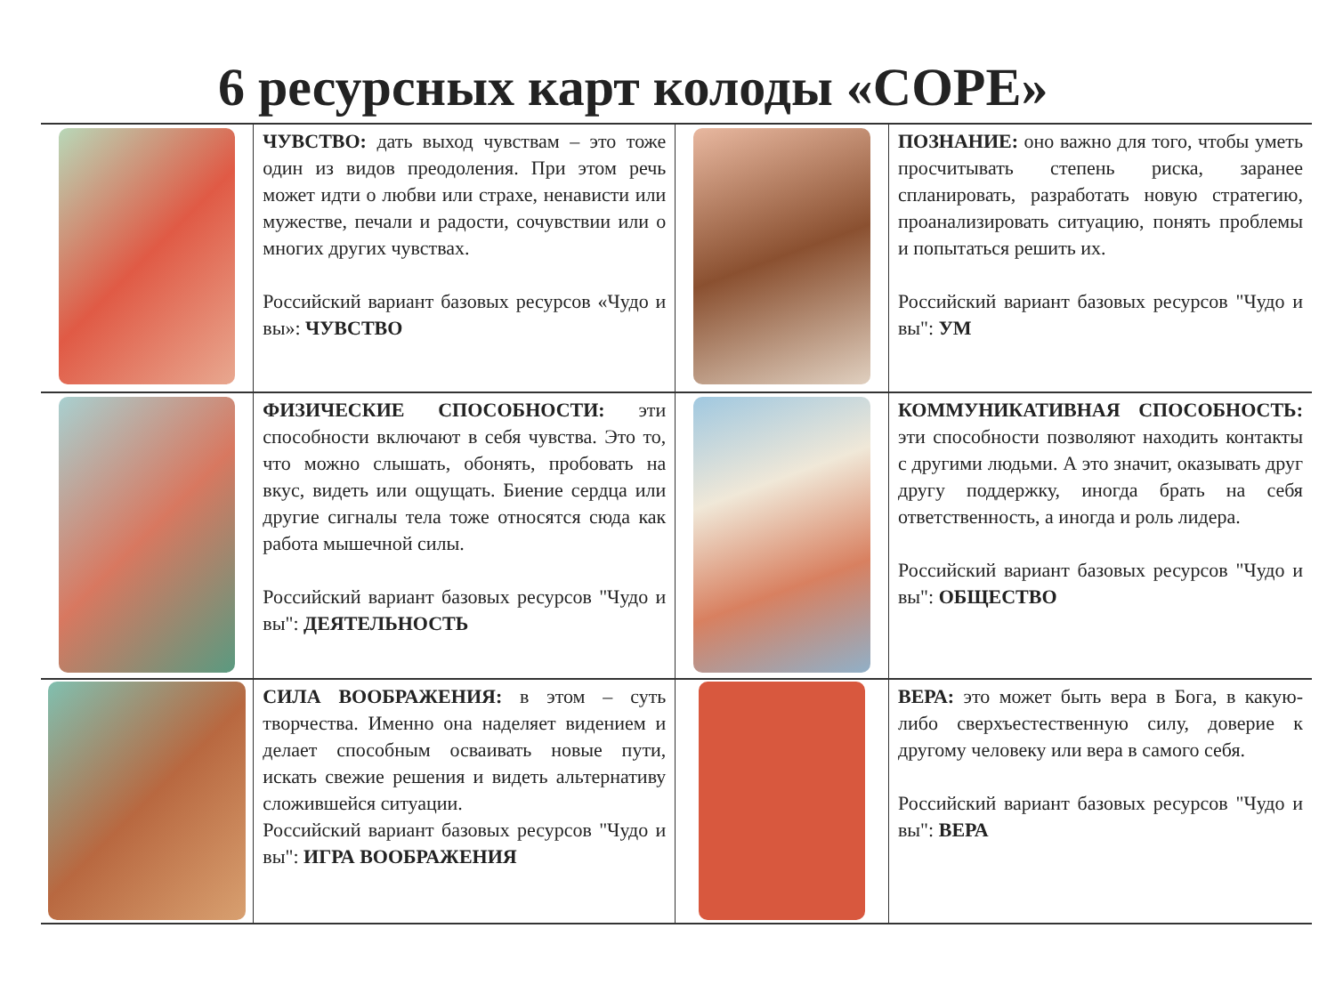6 ресурсных карт колоды «COPE»
| | ЧУВСТВО: дать выход чувствам – это тоже один из видов преодоления. При этом речь может идти о любви или страхе, ненависти или мужестве, печали и радости, сочувствии или о многих других чувствах. Российский вариант базовых ресурсов «Чудо и вы»: ЧУВСТВО | | ПОЗНАНИЕ: оно важно для того, чтобы уметь просчитывать степень риска, заранее спланировать, разработать новую стратегию, проанализировать ситуацию, понять проблемы и попытаться решить их. Российский вариант базовых ресурсов "Чудо и вы": УМ |
| | ФИЗИЧЕСКИЕ СПОСОБНОСТИ: эти способности включают в себя чувства. Это то, что можно слышать, обонять, пробовать на вкус, видеть или ощущать. Биение сердца или другие сигналы тела тоже относятся сюда как работа мышечной силы. Российский вариант базовых ресурсов "Чудо и вы": ДЕЯТЕЛЬНОСТЬ | | КОММУНИКАТИВНАЯ СПОСОБНОСТЬ: эти способности позволяют находить контакты с другими людьми. А это значит, оказывать друг другу поддержку, иногда брать на себя ответственность, а иногда и роль лидера. Российский вариант базовых ресурсов "Чудо и вы": ОБЩЕСТВО |
| | СИЛА ВООБРАЖЕНИЯ: в этом – суть творчества. Именно она наделяет видением и делает способным осваивать новые пути, искать свежие решения и видеть альтернативу сложившейся ситуации. Российский вариант базовых ресурсов "Чудо и вы": ИГРА ВООБРАЖЕНИЯ | | ВЕРА: это может быть вера в Бога, в какую-либо сверхъестественную силу, доверие к другому человеку или вера в самого себя. Российский вариант базовых ресурсов "Чудо и вы": ВЕРА |